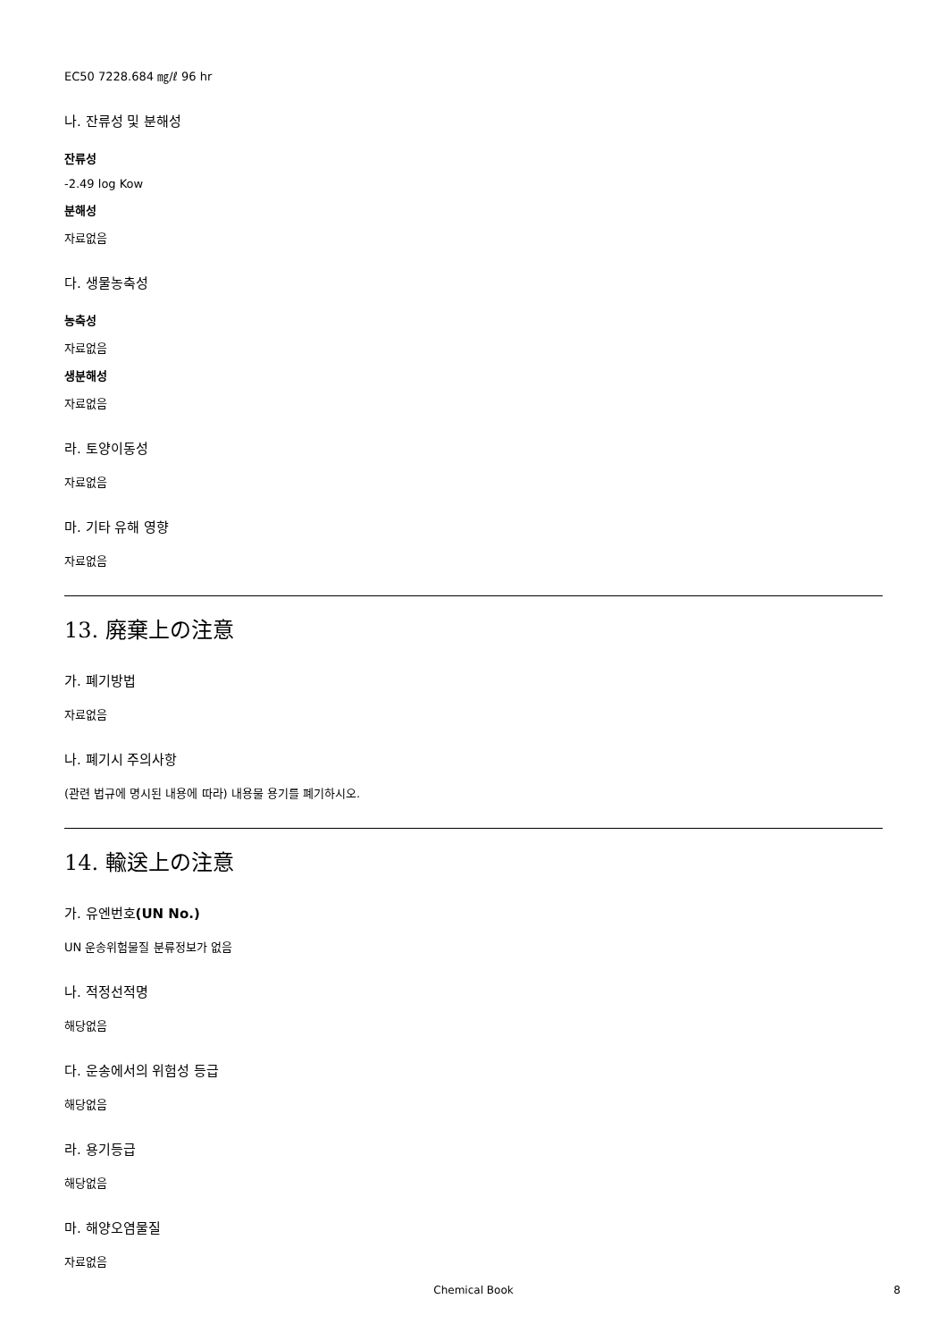EC50 7228.684 ㎎/ℓ 96 hr
나. 잔류성 및 분해성
잔류성
-2.49 log Kow
분해성
자료없음
다. 생물농축성
농축성
자료없음
생분해성
자료없음
라. 토양이동성
자료없음
마. 기타 유해 영향
자료없음
13. 廃棄上の注意
가. 폐기방법
자료없음
나. 폐기시 주의사항
(관련 법규에 명시된 내용에 따라) 내용물 용기를 폐기하시오.
14. 輸送上の注意
가. 유엔번호(UN No.)
UN 운송위험물질 분류정보가 없음
나. 적정선적명
해당없음
다. 운송에서의 위험성 등급
해당없음
라. 용기등급
해당없음
마. 해양오염물질
자료없음
Chemical Book 8